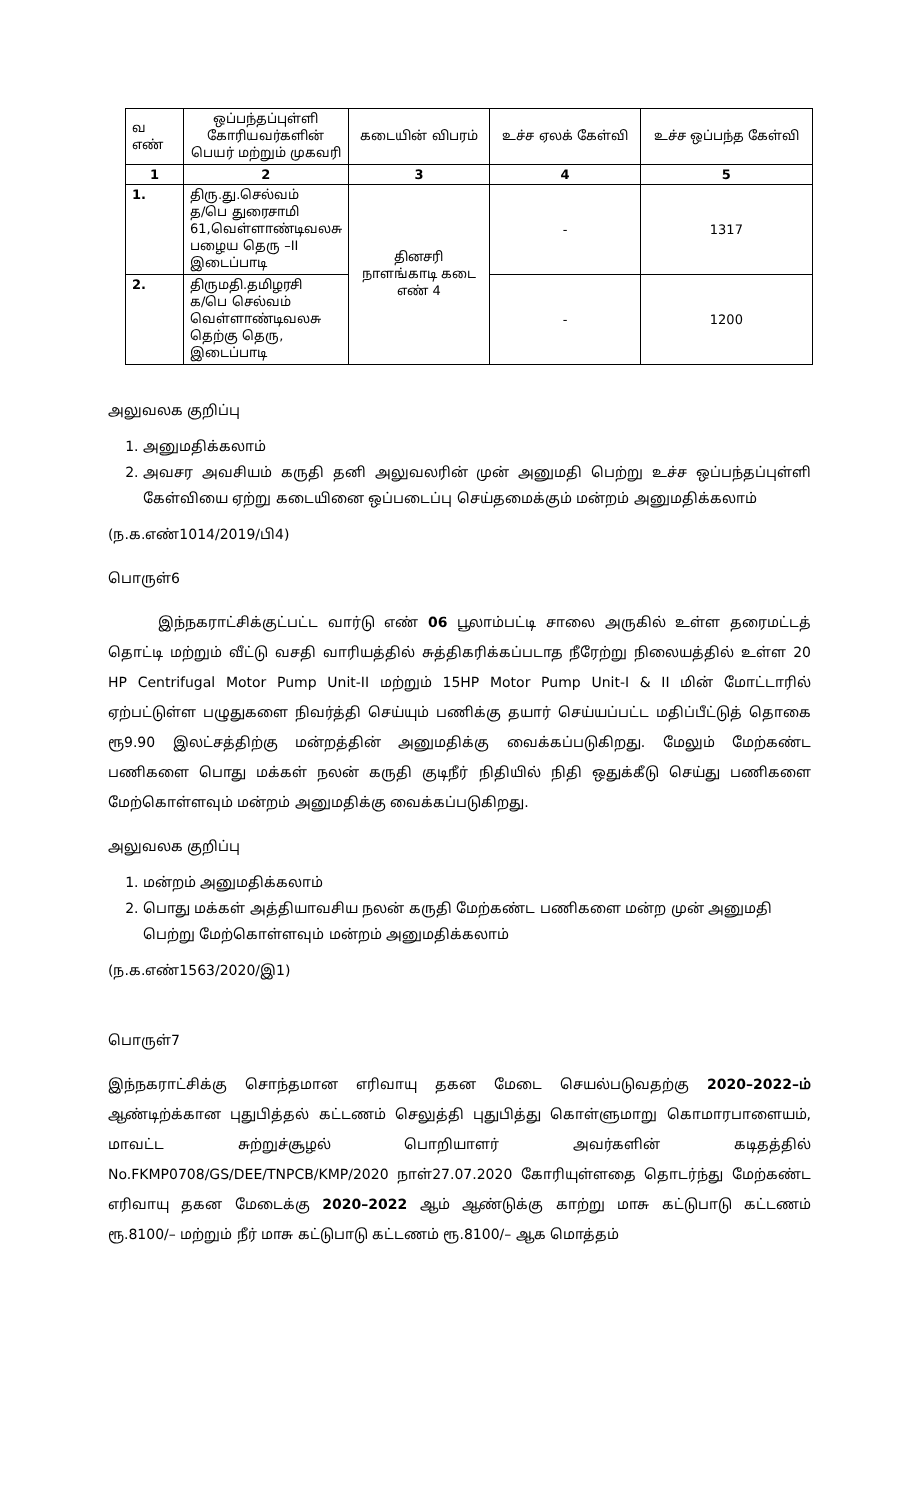| வ எண் | ஒப்பந்தப்புள்ளி கோரியவர்களின் பெயர் மற்றும் முகவரி | கடையின் விபரம் | உச்ச ஏலக் கேள்வி | உச்ச ஒப்பந்த கேள்வி |
| --- | --- | --- | --- | --- |
| 1 | 2 | 3 | 4 | 5 |
| 1. | திரு.து.செல்வம் த/பெ துரைசாமி 61,வெள்ளாண்டிவலசு பழைய தெரு –II இடைப்பாடி | தினசரி நாளங்காடி கடை எண் 4 | - | 1317 |
| 2. | திருமதி.தமிழரசி க/பெ செல்வம் வெள்ளாண்டிவலசு தெற்கு தெரு, இடைப்பாடி | | - | 1200 |
அலுவலக குறிப்பு
1. அனுமதிக்கலாம்
2. அவசர அவசியம் கருதி தனி அலுவலரின் முன் அனுமதி பெற்று உச்ச ஒப்பந்தப்புள்ளி கேள்வியை ஏற்று கடையினை ஒப்படைப்பு செய்தமைக்கும் மன்றம் அனுமதிக்கலாம்
(ந.க.எண்1014/2019/பி4)
பொருள்6
இந்நகராட்சிக்குட்பட்ட வார்டு எண் 06 பூலாம்பட்டி சாலை அருகில் உள்ள தரைமட்டத் தொட்டி மற்றும் வீட்டு வசதி வாரியத்தில் சுத்திகரிக்கப்படாத நீரேற்று நிலையத்தில் உள்ள 20 HP Centrifugal Motor Pump Unit-II மற்றும் 15HP Motor Pump Unit-I & II மின் மோட்டாரில் ஏற்பட்டுள்ள பழுதுகளை நிவர்த்தி செய்யும் பணிக்கு தயார் செய்யப்பட்ட மதிப்பீட்டுத் தொகை ரூ9.90 இலட்சத்திற்கு மன்றத்தின் அனுமதிக்கு வைக்கப்படுகிறது. மேலும் மேற்கண்ட பணிகளை பொது மக்கள் நலன் கருதி குடிநீர் நிதியில் நிதி ஒதுக்கீடு செய்து பணிகளை மேற்கொள்ளவும் மன்றம் அனுமதிக்கு வைக்கப்படுகிறது.
அலுவலக குறிப்பு
1. மன்றம் அனுமதிக்கலாம்
2. பொது மக்கள் அத்தியாவசிய நலன் கருதி மேற்கண்ட பணிகளை மன்ற முன் அனுமதி பெற்று மேற்கொள்ளவும் மன்றம் அனுமதிக்கலாம்
(ந.க.எண்1563/2020/இ1)
பொருள்7
இந்நகராட்சிக்கு சொந்தமான எரிவாயு தகன மேடை செயல்படுவதற்கு 2020–2022–ம் ஆண்டிற்க்கான புதுபித்தல் கட்டணம் செலுத்தி புதுபித்து கொள்ளுமாறு கொமாரபாளையம், மாவட்ட சுற்றுச்சூழல் பொறியாளர் அவர்களின் கடிதத்தில் No.FKMP0708/GS/DEE/TNPCB/KMP/2020 நாள்27.07.2020 கோரியுள்ளதை தொடர்ந்து மேற்கண்ட எரிவாயு தகன மேடைக்கு 2020–2022 ஆம் ஆண்டுக்கு காற்று மாசு கட்டுபாடு கட்டணம் ரூ.8100/– மற்றும் நீர் மாசு கட்டுபாடு கட்டணம் ரூ.8100/– ஆக மொத்தம்